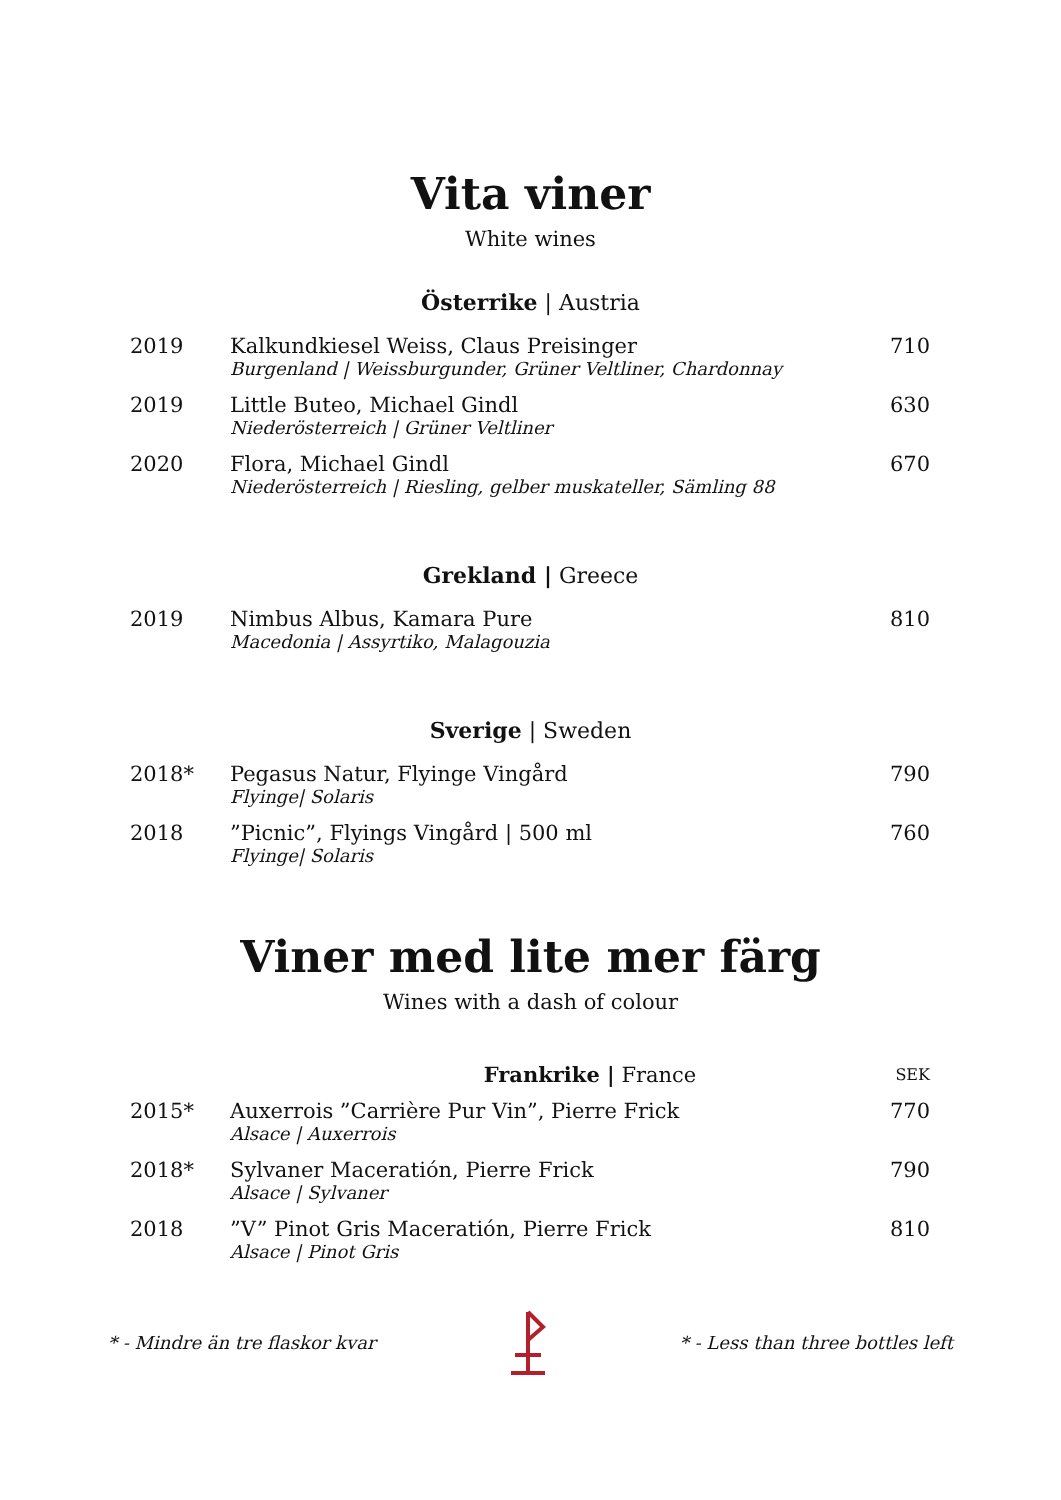Vita viner
White wines
Österrike | Austria
| 2019 | Kalkundkiesel Weiss, Claus Preisinger Burgenland / Weissburgunder, Grüner Veltliner, Chardonnay | 710 |
| 2019 | Little Buteo, Michael Gindl Niederösterreich / Grüner Veltliner | 630 |
| 2020 | Flora, Michael Gindl Niederösterreich / Riesling, gelber muskateller, Sämling 88 | 670 |
Grekland | Greece
| 2019 | Nimbus Albus, Kamara Pure Macedonia / Assyrtiko, Malagouzia | 810 |
Sverige | Sweden
| 2018* | Pegasus Natur, Flyinge Vingård Flyinge/ Solaris | 790 |
| 2018 | ”Picnic”, Flyings Vingård / 500 ml Flyinge/ Solaris | 760 |
Viner med lite mer färg
Wines with a dash of colour
| | Frankrike / France | SEK |
| 2015* | Auxerrois ”Carrière Pur Vin”, Pierre Frick Alsace / Auxerrois | 770 |
| 2018* | Sylvaner Maceratión, Pierre Frick Alsace / Sylvaner | 790 |
| 2018 | ”V” Pinot Gris Maceratión, Pierre Frick Alsace / Pinot Gris | 810 |
* - Mindre än tre flaskor kvar * - Less than three bottles left